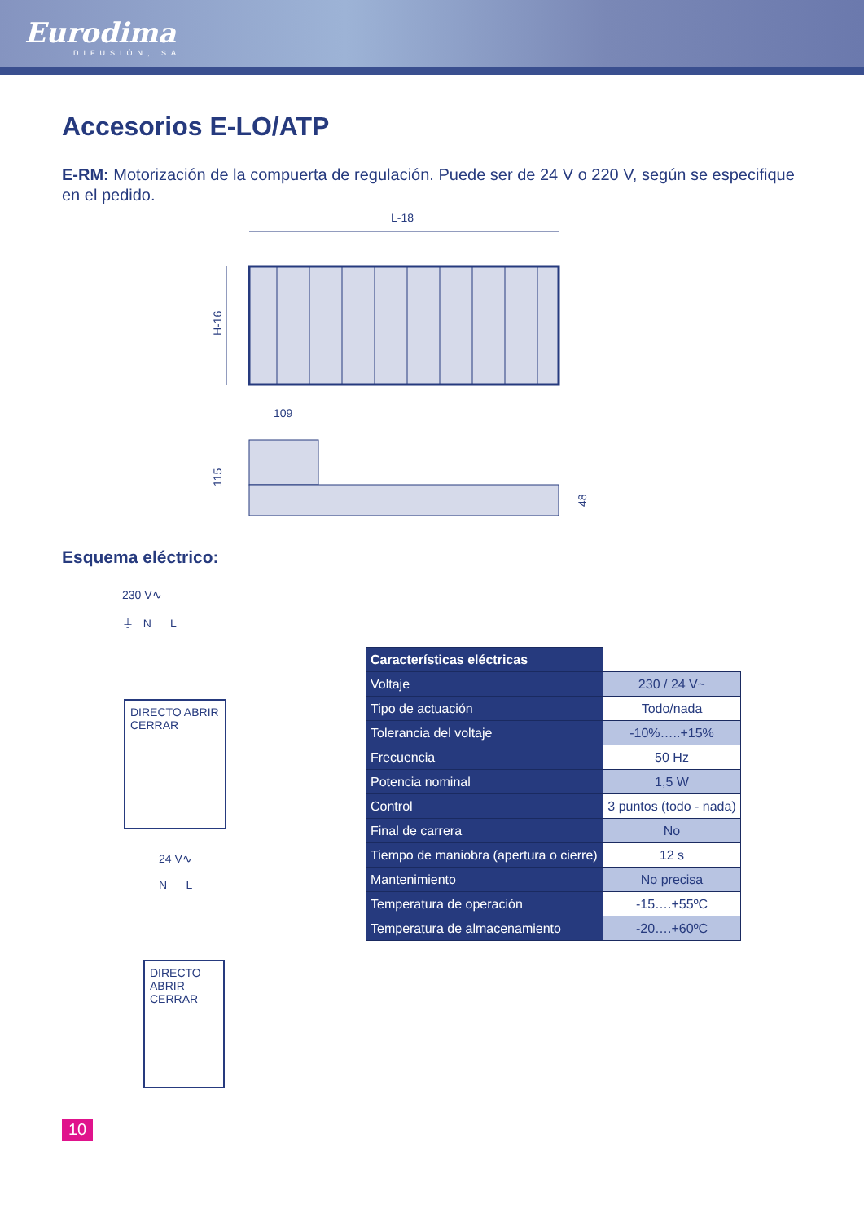Eurodima
DIFUSIÓN, SA
Accesorios E-LO/ATP
E-RM: Motorización de la compuerta de regulación. Puede ser de 24 V o 220 V, según se especifique en el pedido.
L-18
H-16
109
115
48
Esquema eléctrico:
230 V∿
⏚ N L
DIRECTO ABRIR CERRAR
24 V∿
N L
DIRECTO ABRIR CERRAR
| Características eléctricas | |
| Voltaje | 230 / 24 V~ |
| Tipo de actuación | Todo/nada |
| Tolerancia del voltaje | -10%…..+15% |
| Frecuencia | 50 Hz |
| Potencia nominal | 1,5 W |
| Control | 3 puntos (todo - nada) |
| Final de carrera | No |
| Tiempo de maniobra (apertura o cierre) | 12 s |
| Mantenimiento | No precisa |
| Temperatura de operación | -15….+55ºC |
| Temperatura de almacenamiento | -20….+60ºC |
10